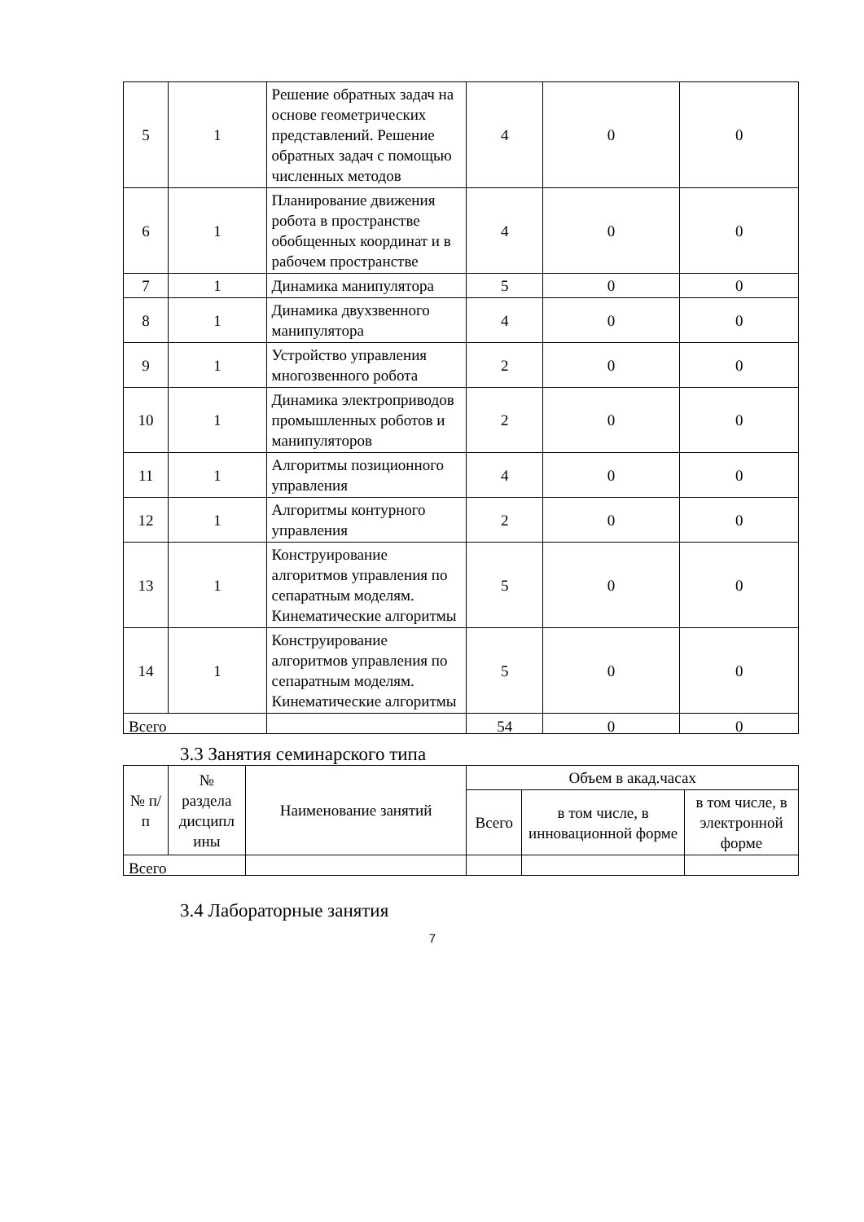| 5 | 1 | Решение обратных задач на основе геометрических представлений. Решение обратных задач с помощью численных методов | 4 | 0 | 0 |
| 6 | 1 | Планирование движения робота в пространстве обобщенных координат и в рабочем пространстве | 4 | 0 | 0 |
| 7 | 1 | Динамика манипулятора | 5 | 0 | 0 |
| 8 | 1 | Динамика двухзвенного манипулятора | 4 | 0 | 0 |
| 9 | 1 | Устройство управления многозвенного робота | 2 | 0 | 0 |
| 10 | 1 | Динамика электроприводов промышленных роботов и манипуляторов | 2 | 0 | 0 |
| 11 | 1 | Алгоритмы позиционного управления | 4 | 0 | 0 |
| 12 | 1 | Алгоритмы контурного управления | 2 | 0 | 0 |
| 13 | 1 | Конструирование алгоритмов управления по сепаратным моделям. Кинематические алгоритмы | 5 | 0 | 0 |
| 14 | 1 | Конструирование алгоритмов управления по сепаратным моделям. Кинематические алгоритмы | 5 | 0 | 0 |
| Всего | | | 54 | 0 | 0 |
3.3 Занятия семинарского типа
| № п/п | № раздела дисципл ины | Наименование занятий | Объем в акад.часах | | |
| --- | --- | --- | --- | --- | --- |
| | | | Всего | в том числе, в инновационной форме | в том числе, в электронной форме |
| Всего | | | | | |
3.4 Лабораторные занятия
7